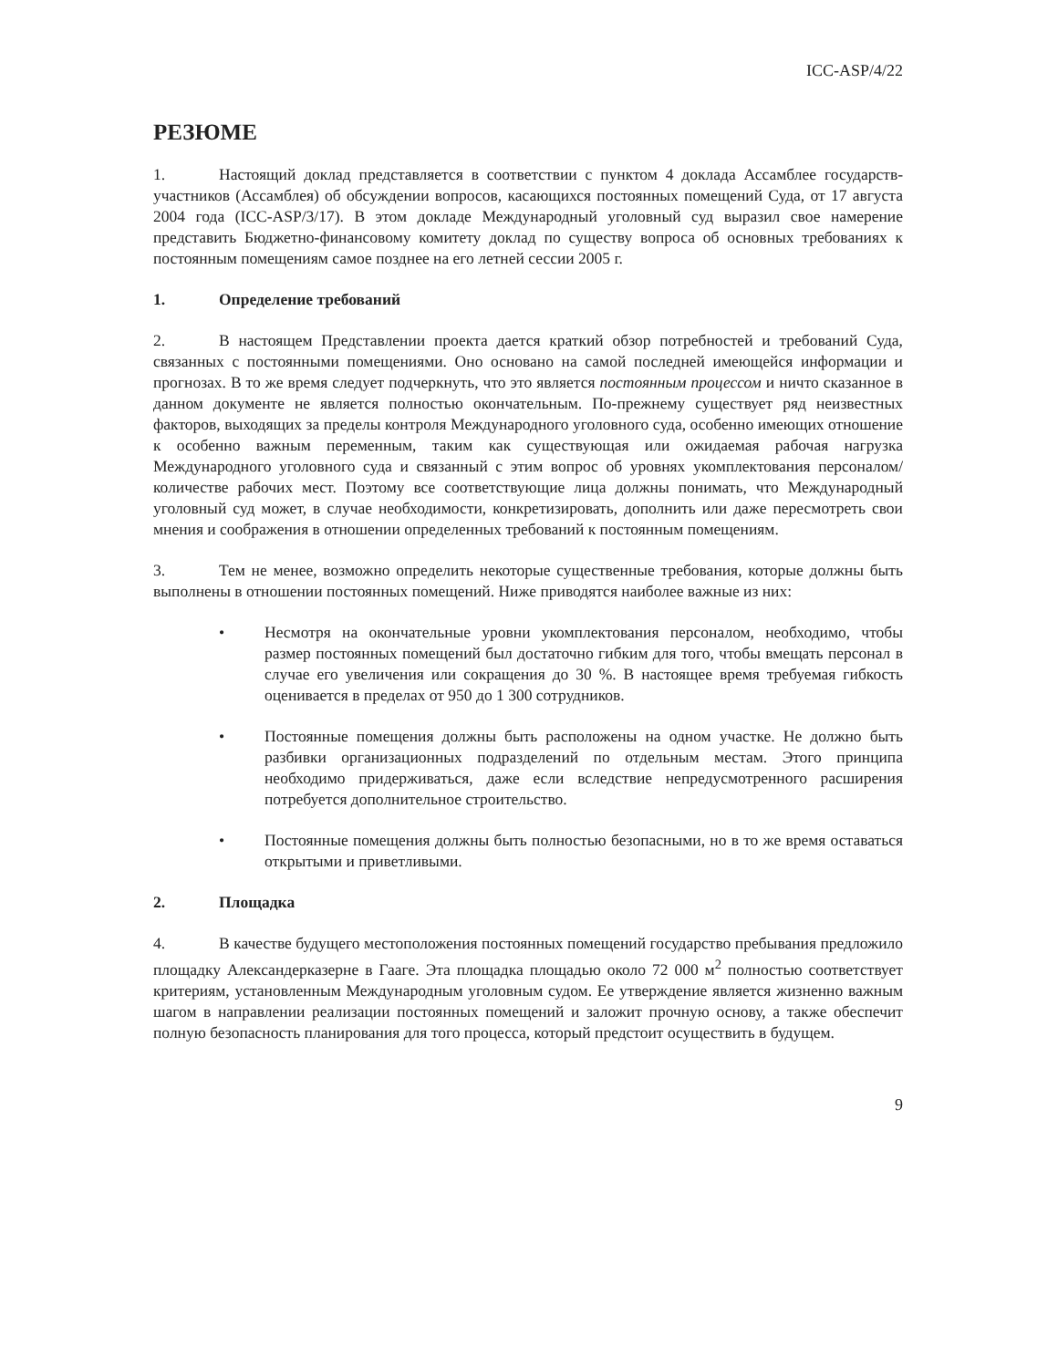ICC-ASP/4/22
РЕЗЮМЕ
1. Настоящий доклад представляется в соответствии с пунктом 4 доклада Ассамблее государств-участников (Ассамблея) об обсуждении вопросов, касающихся постоянных помещений Суда, от 17 августа 2004 года (ICC-ASP/3/17). В этом докладе Международный уголовный суд выразил свое намерение представить Бюджетно-финансовому комитету доклад по существу вопроса об основных требованиях к постоянным помещениям самое позднее на его летней сессии 2005 г.
1. Определение требований
2. В настоящем Представлении проекта дается краткий обзор потребностей и требований Суда, связанных с постоянными помещениями. Оно основано на самой последней имеющейся информации и прогнозах. В то же время следует подчеркнуть, что это является постоянным процессом и ничто сказанное в данном документе не является полностью окончательным. По-прежнему существует ряд неизвестных факторов, выходящих за пределы контроля Международного уголовного суда, особенно имеющих отношение к особенно важным переменным, таким как существующая или ожидаемая рабочая нагрузка Международного уголовного суда и связанный с этим вопрос об уровнях укомплектования персоналом/количестве рабочих мест. Поэтому все соответствующие лица должны понимать, что Международный уголовный суд может, в случае необходимости, конкретизировать, дополнить или даже пересмотреть свои мнения и соображения в отношении определенных требований к постоянным помещениям.
3. Тем не менее, возможно определить некоторые существенные требования, которые должны быть выполнены в отношении постоянных помещений. Ниже приводятся наиболее важные из них:
• Несмотря на окончательные уровни укомплектования персоналом, необходимо, чтобы размер постоянных помещений был достаточно гибким для того, чтобы вмещать персонал в случае его увеличения или сокращения до 30 %. В настоящее время требуемая гибкость оценивается в пределах от 950 до 1 300 сотрудников.
• Постоянные помещения должны быть расположены на одном участке. Не должно быть разбивки организационных подразделений по отдельным местам. Этого принципа необходимо придерживаться, даже если вследствие непредусмотренного расширения потребуется дополнительное строительство.
• Постоянные помещения должны быть полностью безопасными, но в то же время оставаться открытыми и приветливыми.
2. Площадка
4. В качестве будущего местоположения постоянных помещений государство пребывания предложило площадку Александерказерне в Гааге. Эта площадка площадью около 72 000 м<sup>2</sup> полностью соответствует критериям, установленным Международным уголовным судом. Ее утверждение является жизненно важным шагом в направлении реализации постоянных помещений и заложит прочную основу, а также обеспечит полную безопасность планирования для того процесса, который предстоит осуществить в будущем.
9